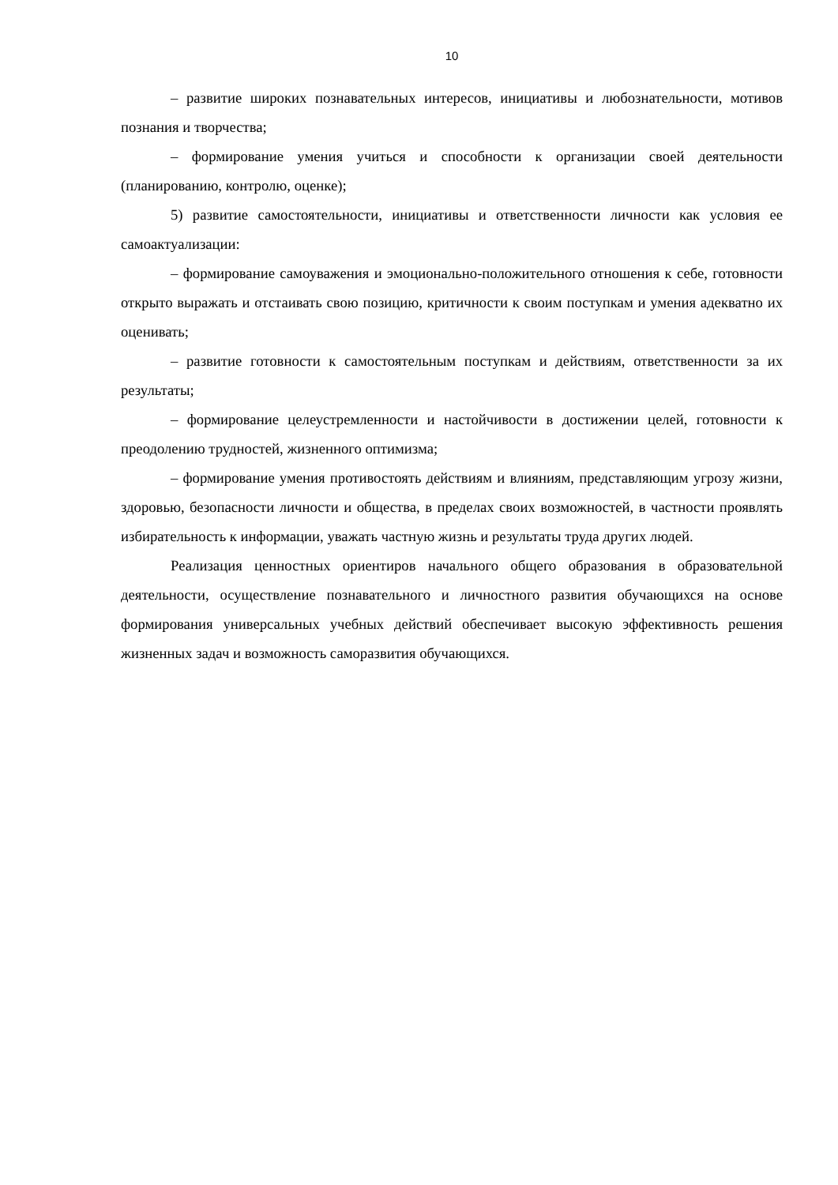10
– развитие широких познавательных интересов, инициативы и любознательности, мотивов познания и творчества;
– формирование умения учиться и способности к организации своей деятельности (планированию, контролю, оценке);
5) развитие самостоятельности, инициативы и ответственности личности как условия ее самоактуализации:
– формирование самоуважения и эмоционально-положительного отношения к себе, готовности открыто выражать и отстаивать свою позицию, критичности к своим поступкам и умения адекватно их оценивать;
– развитие готовности к самостоятельным поступкам и действиям, ответственности за их результаты;
– формирование целеустремленности и настойчивости в достижении целей, готовности к преодолению трудностей, жизненного оптимизма;
– формирование умения противостоять действиям и влияниям, представляющим угрозу жизни, здоровью, безопасности личности и общества, в пределах своих возможностей, в частности проявлять избирательность к информации, уважать частную жизнь и результаты труда других людей.
Реализация ценностных ориентиров начального общего образования в образовательной деятельности, осуществление познавательного и личностного развития обучающихся на основе формирования универсальных учебных действий обеспечивает высокую эффективность решения жизненных задач и возможность саморазвития обучающихся.